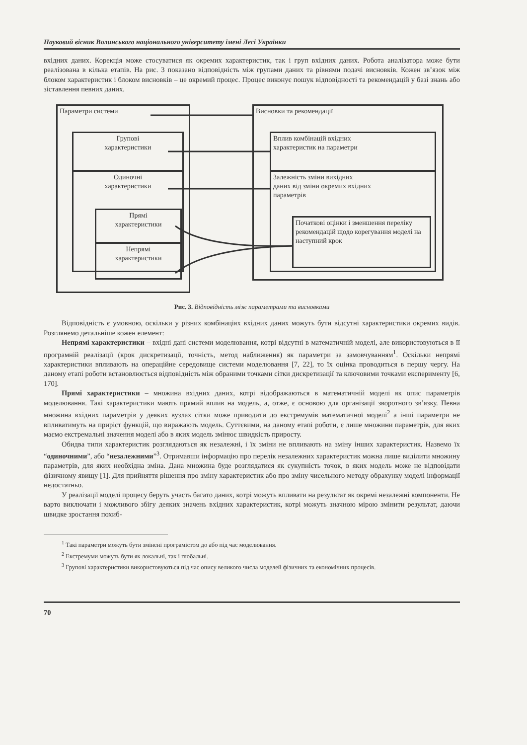Науковий вісник Волинського національного університету імені Лесі Українки
вхідних даних. Корекція може стосуватися як окремих характеристик, так і груп вхідних даних. Робота аналізатора може бути реалізована в кілька етапів. На рис. 3 показано відповідність між групами даних та рівнями подачі висновків. Кожен зв’язок між блоком характеристик і блоком висновків – це окремий процес. Процес виконує пошук відповідності та рекомендацій у базі знань або зіставлення певних даних.
Параметри системи
Групові
характеристики
Одиночні
характеристики
Прямі
характеристики
Непрямі
характеристики
Висновки та рекомендації
Вплив комбінацій вхідних
характеристик на параметри
Залежність зміни вихідних
даних від зміни окремих вхідних
параметрів
Початкові оцінки і зменшення переліку рекомендацій щодо корегування моделі на наступний крок
Рис. 3. Відповідність між параметрами та висновками
Відповідність є умовною, оскільки у різних комбінаціях вхідних даних можуть бути відсутні характеристики окремих видів. Розглянемо детальніше кожен елемент:
Непрямі характеристики – вхідні дані системи моделювання, котрі відсутні в математичній моделі, але використовуються в її програмній реалізації (крок дискретизації, точність, метод наближення) як параметри за замовчуванням<sup>1</sup>. Оскільки непрямі характеристики впливають на операційне середовище системи моделювання [7, 22], то їх оцінка проводиться в першу чергу. На даному етапі роботи встановлюється відповідність між обраними точками сітки дискретизації та ключовими точками експерименту [6, 170].
Прямі характеристики – множина вхідних даних, котрі відображаються в математичній моделі як опис параметрів моделювання. Такі характеристики мають прямий вплив на модель, а, отже, є основою для організації зворотного зв’язку. Певна множина вхідних параметрів у деяких вузлах сітки може приводити до екстремумів математичної моделі<sup>2</sup> а інші параметри не впливатимуть на приріст функцій, що виражають модель. Суттєвими, на даному етапі роботи, є лише множини параметрів, для яких маємо екстремальні значення моделі або в яких модель змінює швидкість приросту.
Обидва типи характеристик розглядаються як незалежні, і їх зміни не впливають на зміну інших характеристик. Назвемо їх “одиночними”, або “незалежними”<sup>3</sup>. Отримавши інформацію про перелік незалежних характеристик можна лише виділити множину параметрів, для яких необхідна зміна. Дана множина буде розглядатися як сукупність точок, в яких модель може не відповідати фізичному явищу [1]. Для прийняття рішення про зміну характеристик або про зміну чисельного методу обрахунку моделі інформації недостатньо.
У реалізації моделі процесу беруть участь багато даних, котрі можуть впливати на результат як окремі незалежні компоненти. Не варто виключати і можливого збігу деяких значень вхідних характеристик, котрі можуть значною мірою змінити результат, даючи швидке зростання похиб-
<sup>1</sup> Такі параметри можуть бути змінені програмістом до або під час моделювання.
<sup>2</sup> Екстремуми можуть бути як локальні, так і глобальні.
<sup>3</sup> Групові характеристики використовуються під час опису великого числа моделей фізичних та економічних процесів.
70